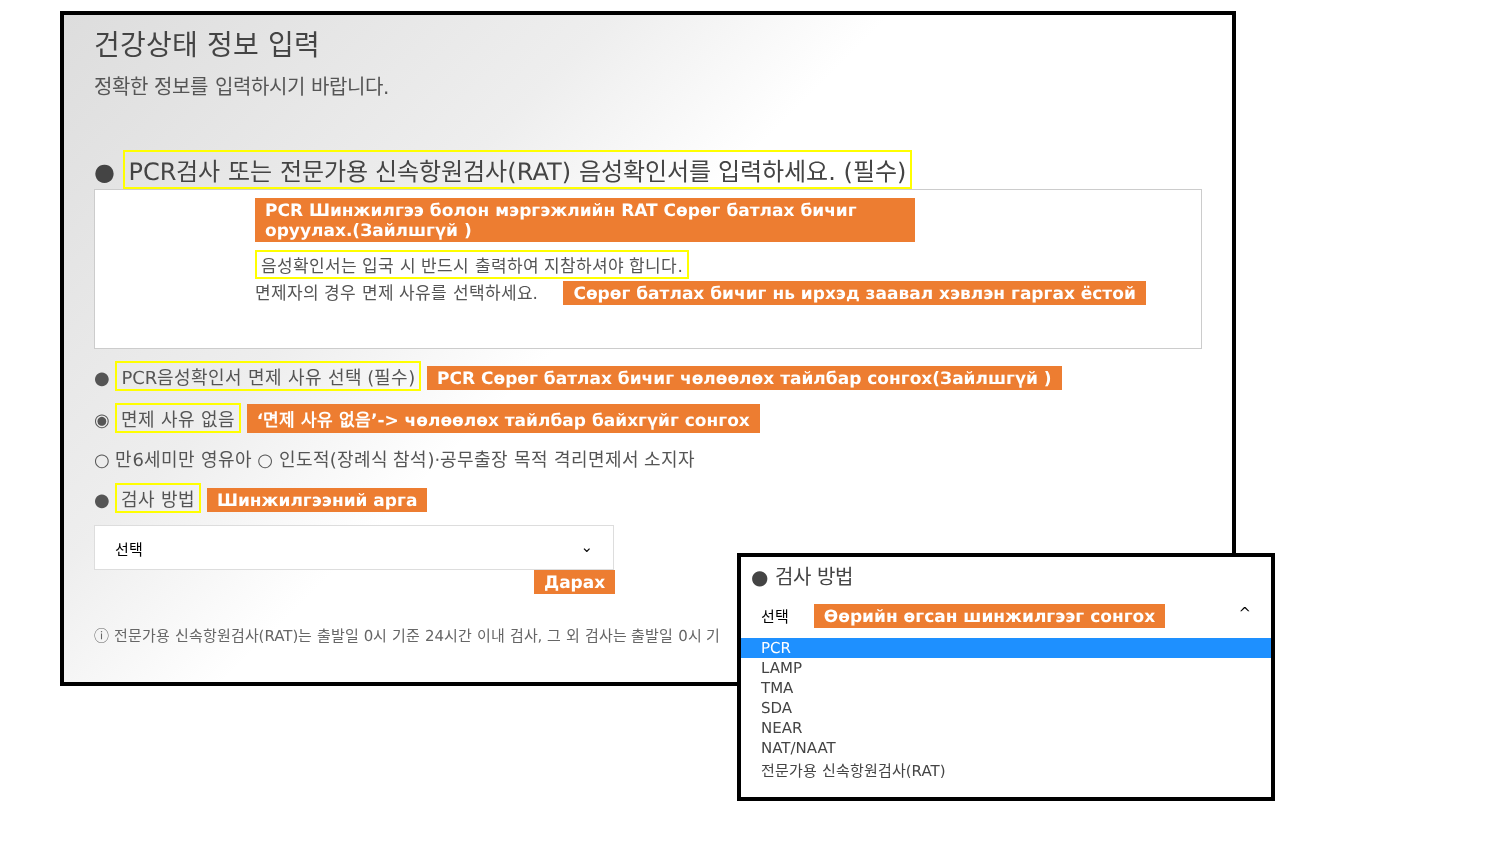건강상태 정보 입력
정확한 정보를 입력하시기 바랍니다.
● PCR검사 또는 전문가용 신속항원검사(RAT) 음성확인서를 입력하세요. (필수)
PCR Шинжилгээ болон мэргэжлийн RAT Сөрөг батлах бичиг оруулах.(Зайлшгүй )
음성확인서는 입국 시 반드시 출력하여 지참하셔야 합니다.
면제자의 경우 면제 사유를 선택하세요. Сөрөг батлах бичиг нь ирхэд заавал хэвлэн гаргах ёстой
● PCR음성확인서 면제 사유 선택 (필수) PCR Сөрөг батлах бичиг чөлөөлөх тайлбар сонгох(Зайлшгүй )
◉ 면제 사유 없음 ‘면제 사유 없음’-> чөлөөлөх тайлбар байхгүйг сонгох
○ 만6세미만 영유아 ○ 인도적(장례식 참석)·공무출장 목적 격리면제서 소지자
● 검사 방법 Шинжилгээний арга
선택 ⌄
Дарах
ⓘ 전문가용 신속항원검사(RAT)는 출발일 0시 기준 24시간 이내 검사, 그 외 검사는 출발일 0시 기
● 검사 방법
선택 Өөрийн өгсан шинжилгээг сонгох ^
PCR
LAMP
TMA
SDA
NEAR
NAT/NAAT
전문가용 신속항원검사(RAT)